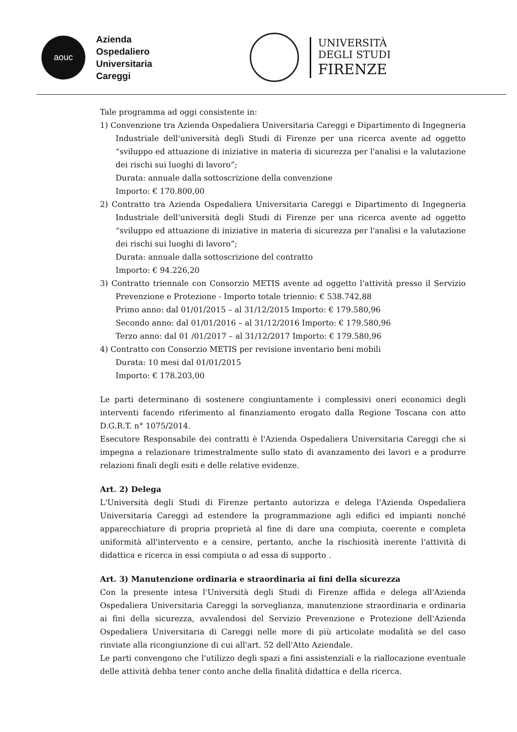aouc
Azienda
Ospedaliero
Universitaria
Careggi
UNIVERSITÀ
DEGLI STUDI
FIRENZE
Tale programma ad oggi consistente in:
1) Convenzione tra Azienda Ospedaliera Universitaria Careggi e Dipartimento di Ingegneria Industriale dell'università degli Studi di Firenze per una ricerca avente ad oggetto “sviluppo ed attuazione di iniziative in materia di sicurezza per l'analisi e la valutazione dei rischi sui luoghi di lavoro”;
Durata: annuale dalla sottoscrizione della convenzione
Importo: € 170.800,00
2) Contratto tra Azienda Ospedaliera Universitaria Careggi e Dipartimento di Ingegneria Industriale dell'università degli Studi di Firenze per una ricerca avente ad oggetto “sviluppo ed attuazione di iniziative in materia di sicurezza per l'analisi e la valutazione dei rischi sui luoghi di lavoro”;
Durata: annuale dalla sottoscrizione del contratto
Importo: € 94.226,20
3) Contratto triennale con Consorzio METIS avente ad oggetto l'attività presso il Servizio Prevenzione e Protezione - Importo totale triennio: € 538.742,88
Primo anno: dal 01/01/2015 – al 31/12/2015 Importo: € 179.580,96
Secondo anno: dal 01/01/2016 – al 31/12/2016 Importo: € 179.580,96
Terzo anno: dal 01 /01/2017 – al 31/12/2017 Importo: € 179.580,96
4) Contratto con Consorzio METIS per revisione inventario beni mobili
Durata: 10 mesi dal 01/01/2015
Importo: € 178.203,00
Le parti determinano di sostenere congiuntamente i complessivi oneri economici degli interventi facendo riferimento al finanziamento erogato dalla Regione Toscana con atto D.G.R.T. n° 1075/2014.
Esecutore Responsabile dei contratti è l'Azienda Ospedaliera Universitaria Careggi che si impegna a relazionare trimestralmente sullo stato di avanzamento dei lavori e a produrre relazioni finali degli esiti e delle relative evidenze.
Art. 2) Delega
L'Università degli Studi di Firenze pertanto autorizza e delega l'Azienda Ospedaliera Universitaria Careggi ad estendere la programmazione agli edifici ed impianti nonché apparecchiature di propria proprietà al fine di dare una compiuta, coerente e completa uniformità all'intervento e a censire, pertanto, anche la rischiosità inerente l'attività di didattica e ricerca in essi compiuta o ad essa di supporto .
Art. 3) Manutenzione ordinaria e straordinaria ai fini della sicurezza
Con la presente intesa l'Università degli Studi di Firenze affida e delega all'Azienda Ospedaliera Universitaria Careggi la sorveglianza, manutenzione straordinaria e ordinaria ai fini della sicurezza, avvalendosi del Servizio Prevenzione e Protezione dell'Azienda Ospedaliera Universitaria di Careggi nelle more di più articolate modalità se del caso rinviate alla ricongiunzione di cui all'art. 52 dell'Atto Aziendale.
Le parti convengono che l'utilizzo degli spazi a fini assistenziali e la riallocazione eventuale delle attività debba tener conto anche della finalità didattica e della ricerca.